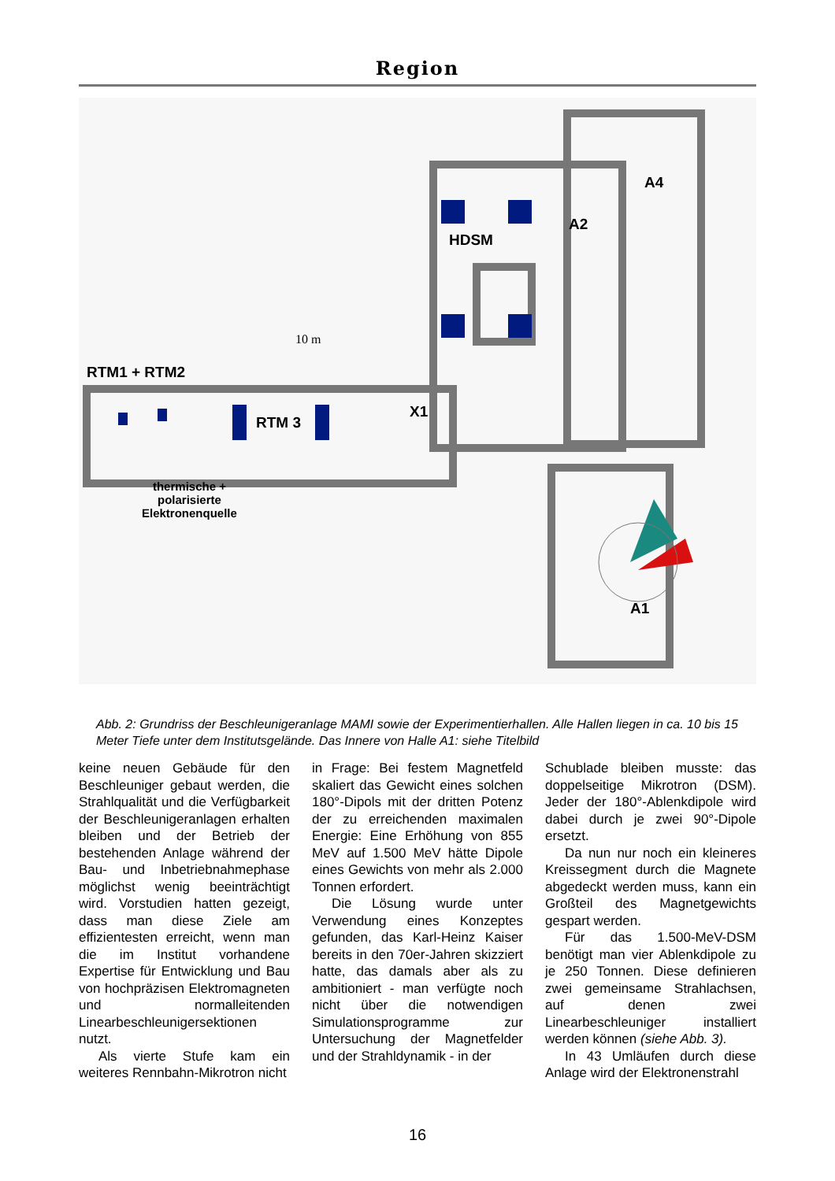Region
HDSM
A2
A4
RTM1 + RTM2
RTM 3
X1
A1
10 m
thermische +
polarisierte
Elektronenquelle
Abb. 2: Grundriss der Beschleunigeranlage MAMI sowie der Experimentierhallen. Alle Hallen liegen in ca. 10 bis 15 Meter Tiefe unter dem Institutsgelände. Das Innere von Halle A1: siehe Titelbild
keine neuen Gebäude für den Beschleuniger gebaut werden, die Strahlqualität und die Verfügbarkeit der Beschleunigeranlagen erhalten bleiben und der Betrieb der bestehenden Anlage während der Bau- und Inbetriebnahmephase möglichst wenig beeinträchtigt wird. Vorstudien hatten gezeigt, dass man diese Ziele am effizientesten erreicht, wenn man die im Institut vorhandene Expertise für Entwicklung und Bau von hochpräzisen Elektromagneten und normalleitenden Linearbeschleunigersektionen nutzt.
Als vierte Stufe kam ein weiteres Rennbahn-Mikrotron nicht
in Frage: Bei festem Magnetfeld skaliert das Gewicht eines solchen 180°-Dipols mit der dritten Potenz der zu erreichenden maximalen Energie: Eine Erhöhung von 855 MeV auf 1.500 MeV hätte Dipole eines Gewichts von mehr als 2.000 Tonnen erfordert.
Die Lösung wurde unter Verwendung eines Konzeptes gefunden, das Karl-Heinz Kaiser bereits in den 70er-Jahren skizziert hatte, das damals aber als zu ambitioniert - man verfügte noch nicht über die notwendigen Simulationsprogramme zur Untersuchung der Magnetfelder und der Strahldynamik - in der
Schublade bleiben musste: das doppelseitige Mikrotron (DSM). Jeder der 180°-Ablenkdipole wird dabei durch je zwei 90°-Dipole ersetzt.
Da nun nur noch ein kleineres Kreissegment durch die Magnete abgedeckt werden muss, kann ein Großteil des Magnetgewichts gespart werden.
Für das 1.500-MeV-DSM benötigt man vier Ablenkdipole zu je 250 Tonnen. Diese definieren zwei gemeinsame Strahlachsen, auf denen zwei Linearbeschleuniger installiert werden können (siehe Abb. 3).
In 43 Umläufen durch diese Anlage wird der Elektronenstrahl
16